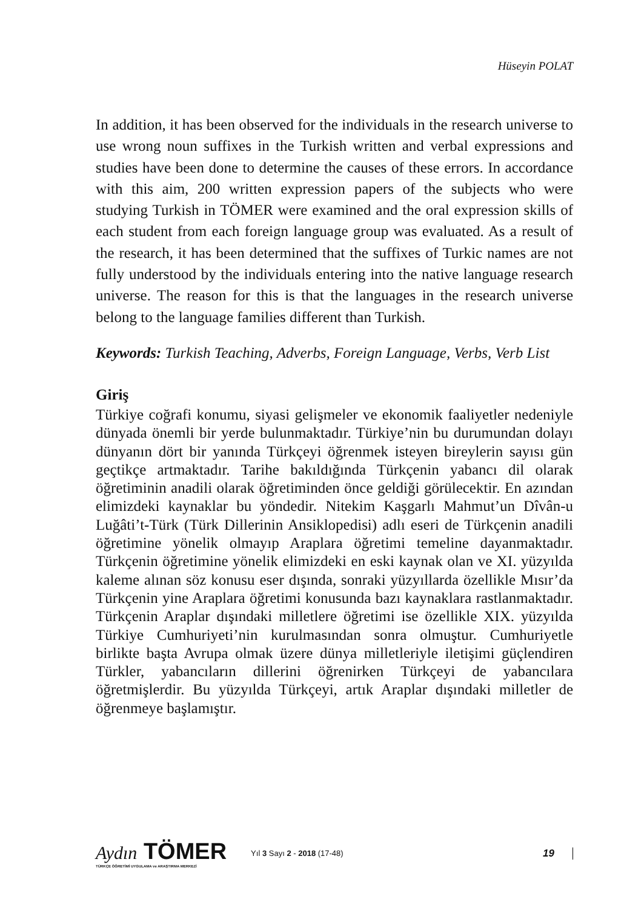Hüseyin POLAT
In addition, it has been observed for the individuals in the research universe to use wrong noun suffixes in the Turkish written and verbal expressions and studies have been done to determine the causes of these errors. In accordance with this aim, 200 written expression papers of the subjects who were studying Turkish in TÖMER were examined and the oral expression skills of each student from each foreign language group was evaluated. As a result of the research, it has been determined that the suffixes of Turkic names are not fully understood by the individuals entering into the native language research universe. The reason for this is that the languages in the research universe belong to the language families different than Turkish.
Keywords: Turkish Teaching, Adverbs, Foreign Language, Verbs, Verb List
Giriş
Türkiye coğrafi konumu, siyasi gelişmeler ve ekonomik faaliyetler nedeniyle dünyada önemli bir yerde bulunmaktadır. Türkiye’nin bu durumundan dolayı dünyanın dört bir yanında Türkçeyi öğrenmek isteyen bireylerin sayısı gün geçtikçe artmaktadır. Tarihe bakıldığında Türkçenin yabancı dil olarak öğretiminin anadili olarak öğretiminden önce geldiği görülecektir. En azından elimizdeki kaynaklar bu yöndedir. Nitekim Kaşgarlı Mahmut’un Dîvân-u Luğâti’t-Türk (Türk Dillerinin Ansiklopedisi) adlı eseri de Türkçenin anadili öğretimine yönelik olmayıp Araplara öğretimi temeline dayanmaktadır. Türkçenin öğretimine yönelik elimizdeki en eski kaynak olan ve XI. yüzyılda kaleme alınan söz konusu eser dışında, sonraki yüzyıllarda özellikle Mısır’da Türkçenin yine Araplara öğretimi konusunda bazı kaynaklara rastlanmaktadır. Türkçenin Araplar dışındaki milletlere öğretimi ise özellikle XIX. yüzyılda Türkiye Cumhuriyeti’nin kurulmasından sonra olmuştur. Cumhuriyetle birlikte başta Avrupa olmak üzere dünya milletleriyle iletişimi güçlendiren Türkler, yabancıların dillerini öğrenirken Türkçeyi de yabancılara öğretmişlerdir. Bu yüzyılda Türkçeyi, artık Araplar dışındaki milletler de öğrenmeye başlamıştır.
Aydın TÖMER
TÜRKÇE ÖĞRETİMİ UYGULAMA ve ARAŞTIRMA MERKEZİ
Yıl 3 Sayı 2 - 2018 (17-48)
19